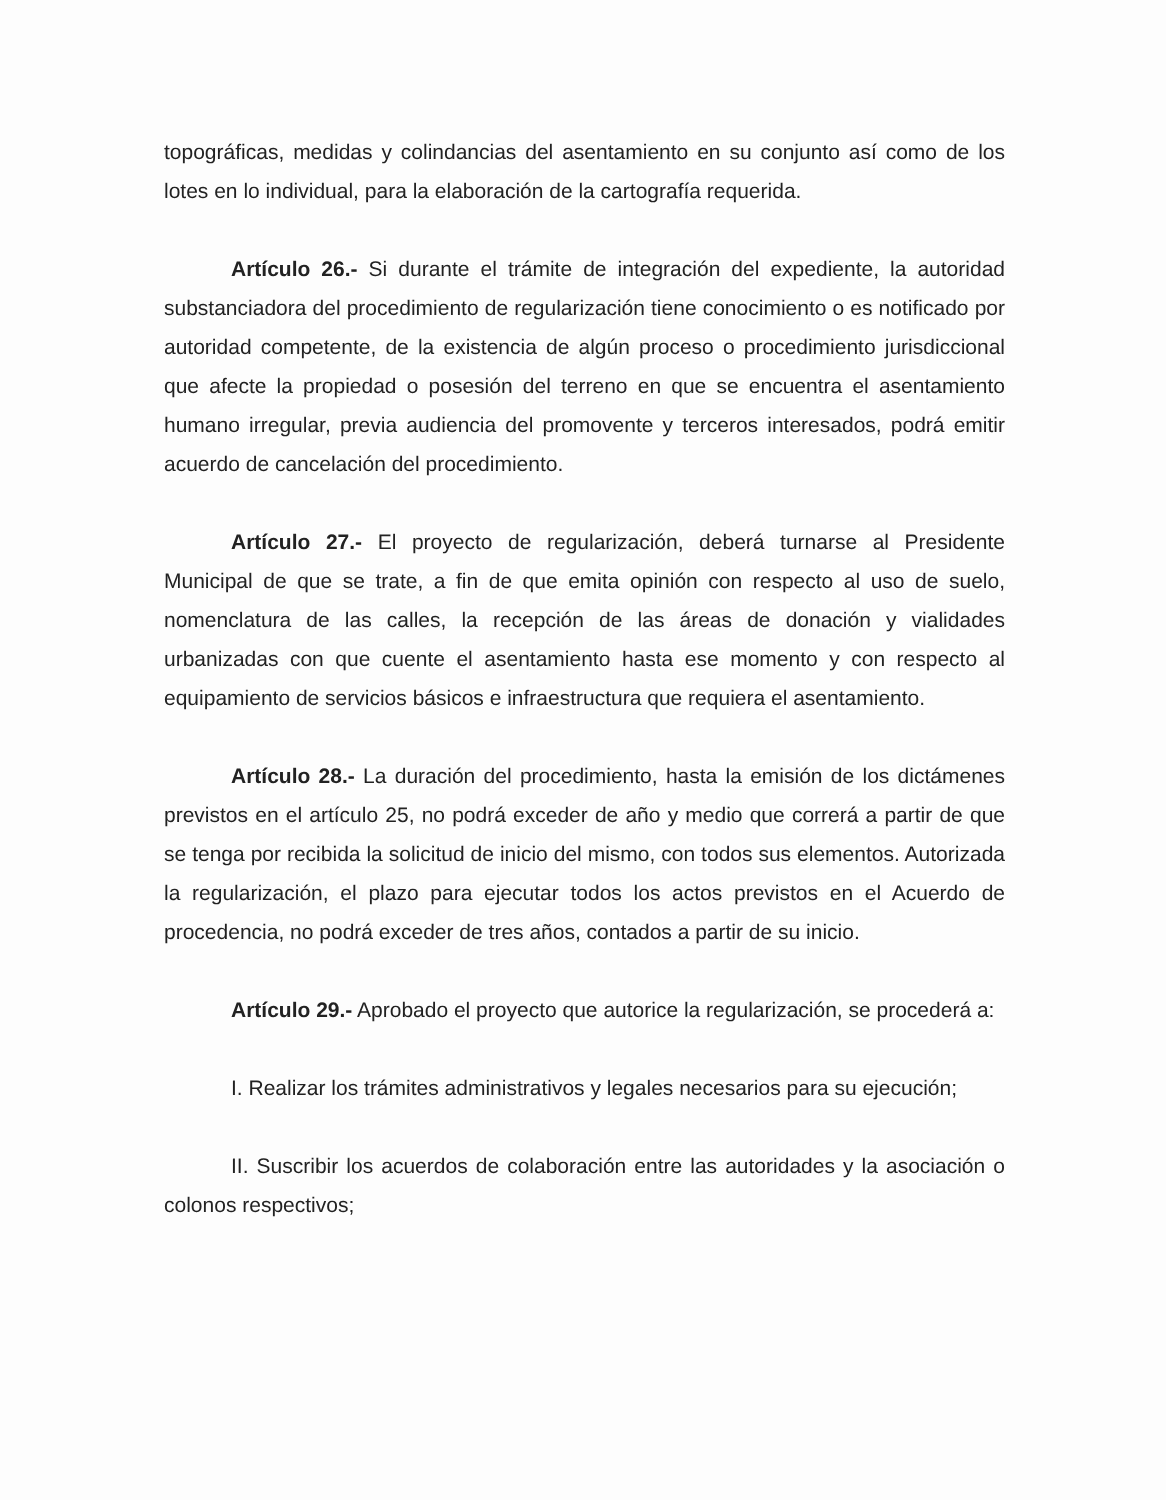topográficas, medidas y colindancias del asentamiento en su conjunto así como de los lotes en lo individual, para la elaboración de la cartografía requerida.
Artículo 26.- Si durante el trámite de integración del expediente, la autoridad substanciadora del procedimiento de regularización tiene conocimiento o es notificado por autoridad competente, de la existencia de algún proceso o procedimiento jurisdiccional que afecte la propiedad o posesión del terreno en que se encuentra el asentamiento humano irregular, previa audiencia del promovente y terceros interesados, podrá emitir acuerdo de cancelación del procedimiento.
Artículo 27.- El proyecto de regularización, deberá turnarse al Presidente Municipal de que se trate, a fin de que emita opinión con respecto al uso de suelo, nomenclatura de las calles, la recepción de las áreas de donación y vialidades urbanizadas con que cuente el asentamiento hasta ese momento y con respecto al equipamiento de servicios básicos e infraestructura que requiera el asentamiento.
Artículo 28.- La duración del procedimiento, hasta la emisión de los dictámenes previstos en el artículo 25, no podrá exceder de año y medio que correrá a partir de que se tenga por recibida la solicitud de inicio del mismo, con todos sus elementos. Autorizada la regularización, el plazo para ejecutar todos los actos previstos en el Acuerdo de procedencia, no podrá exceder de tres años, contados a partir de su inicio.
Artículo 29.- Aprobado el proyecto que autorice la regularización, se procederá a:
I. Realizar los trámites administrativos y legales necesarios para su ejecución;
II. Suscribir los acuerdos de colaboración entre las autoridades y la asociación o colonos respectivos;